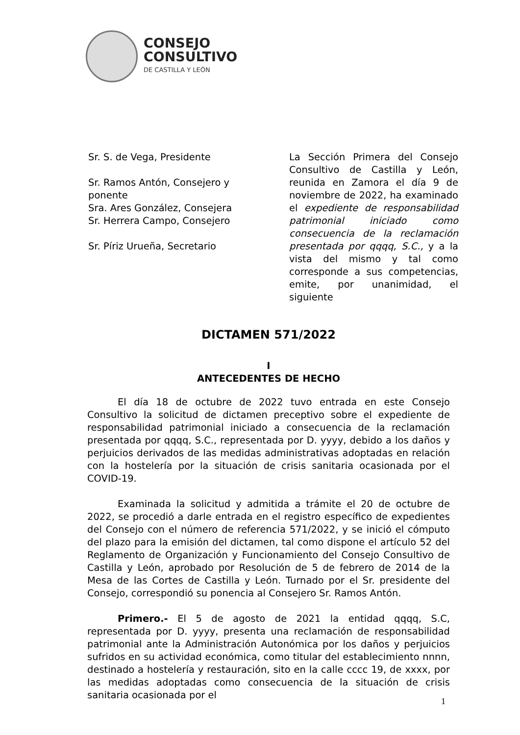CONSEJO
CONSULTIVO
DE CASTILLA Y LEÓN
Sr. S. de Vega, Presidente
Sr. Ramos Antón, Consejero y ponente
Sra. Ares González, Consejera
Sr. Herrera Campo, Consejero
Sr. Píriz Urueña, Secretario
La Sección Primera del Consejo Consultivo de Castilla y León, reunida en Zamora el día 9 de noviembre de 2022, ha examinado el expediente de responsabilidad patrimonial iniciado como consecuencia de la reclamación presentada por qqqq, S.C., y a la vista del mismo y tal como corresponde a sus competencias, emite, por unanimidad, el siguiente
DICTAMEN 571/2022
I
ANTECEDENTES DE HECHO
El día 18 de octubre de 2022 tuvo entrada en este Consejo Consultivo la solicitud de dictamen preceptivo sobre el expediente de responsabilidad patrimonial iniciado a consecuencia de la reclamación presentada por qqqq, S.C., representada por D. yyyy, debido a los daños y perjuicios derivados de las medidas administrativas adoptadas en relación con la hostelería por la situación de crisis sanitaria ocasionada por el COVID-19.
Examinada la solicitud y admitida a trámite el 20 de octubre de 2022, se procedió a darle entrada en el registro específico de expedientes del Consejo con el número de referencia 571/2022, y se inició el cómputo del plazo para la emisión del dictamen, tal como dispone el artículo 52 del Reglamento de Organización y Funcionamiento del Consejo Consultivo de Castilla y León, aprobado por Resolución de 5 de febrero de 2014 de la Mesa de las Cortes de Castilla y León. Turnado por el Sr. presidente del Consejo, correspondió su ponencia al Consejero Sr. Ramos Antón.
Primero.- El 5 de agosto de 2021 la entidad qqqq, S.C, representada por D. yyyy, presenta una reclamación de responsabilidad patrimonial ante la Administración Autonómica por los daños y perjuicios sufridos en su actividad económica, como titular del establecimiento nnnn, destinado a hostelería y restauración, sito en la calle cccc 19, de xxxx, por las medidas adoptadas como consecuencia de la situación de crisis sanitaria ocasionada por el
1